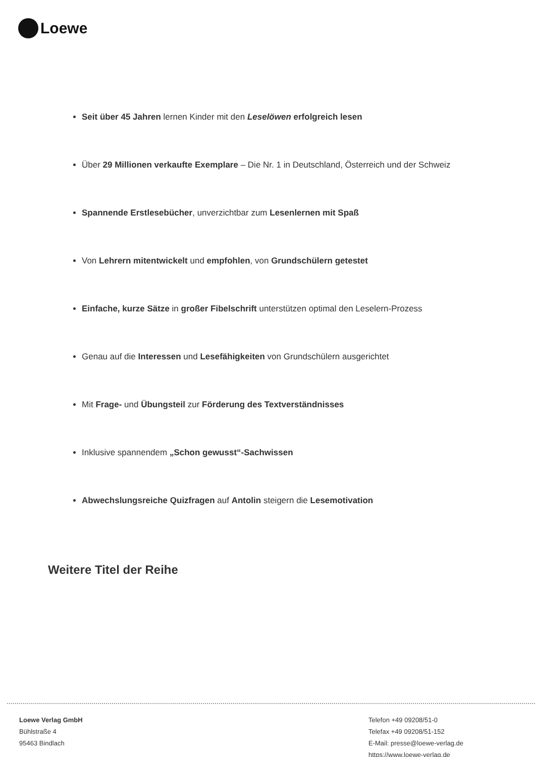Loewe
Seit über 45 Jahren lernen Kinder mit den Leselöwen erfolgreich lesen
Über 29 Millionen verkaufte Exemplare – Die Nr. 1 in Deutschland, Österreich und der Schweiz
Spannende Erstlesebücher, unverzichtbar zum Lesenlernen mit Spaß
Von Lehrern mitentwickelt und empfohlen, von Grundschülern getestet
Einfache, kurze Sätze in großer Fibelschrift unterstützen optimal den Leselern-Prozess
Genau auf die Interessen und Lesefähigkeiten von Grundschülern ausgerichtet
Mit Frage- und Übungsteil zur Förderung des Textverständnisses
Inklusive spannendem „Schon gewusst“-Sachwissen
Abwechslungsreiche Quizfragen auf Antolin steigern die Lesemotivation
Weitere Titel der Reihe
Loewe Verlag GmbH
Bühlstraße 4
95463 Bindlach
Telefon +49 09208/51-0
Telefax +49 09208/51-152
E-Mail: presse@loewe-verlag.de
https://www.loewe-verlag.de